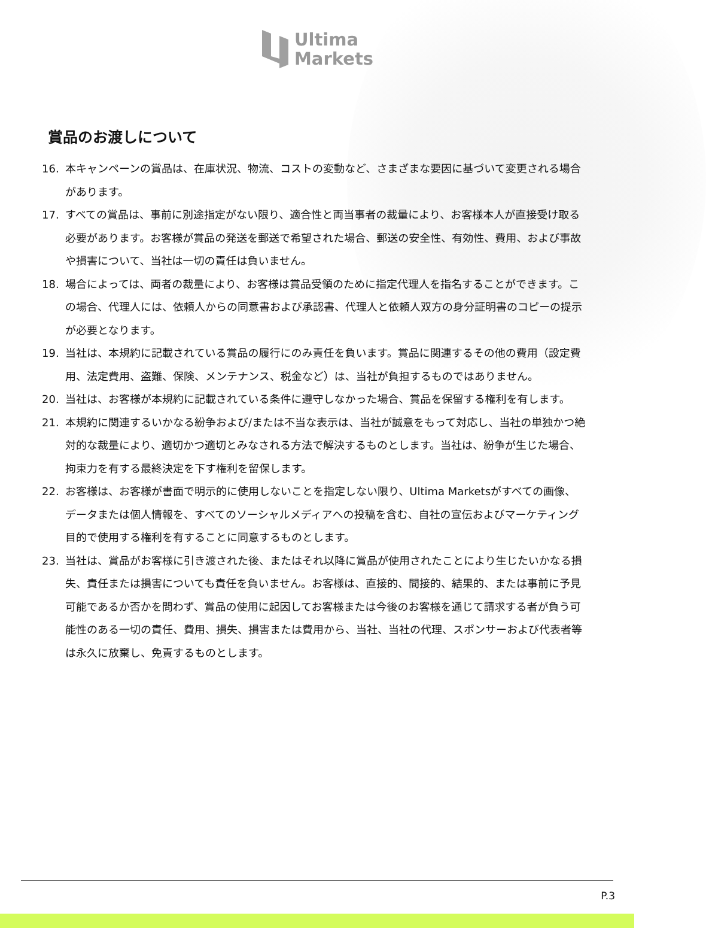Ultima
Markets
賞品のお渡しについて
16. 本キャンペーンの賞品は、在庫状況、物流、コストの変動など、さまざまな要因に基づいて変更される場合があります。
17. すべての賞品は、事前に別途指定がない限り、適合性と両当事者の裁量により、お客様本人が直接受け取る必要があります。お客様が賞品の発送を郵送で希望された場合、郵送の安全性、有効性、費用、および事故や損害について、当社は一切の責任は負いません。
18. 場合によっては、両者の裁量により、お客様は賞品受領のために指定代理人を指名することができます。この場合、代理人には、依頼人からの同意書および承認書、代理人と依頼人双方の身分証明書のコピーの提示が必要となります。
19. 当社は、本規約に記載されている賞品の履行にのみ責任を負います。賞品に関連するその他の費用（設定費用、法定費用、盗難、保険、メンテナンス、税金など）は、当社が負担するものではありません。
20. 当社は、お客様が本規約に記載されている条件に遵守しなかった場合、賞品を保留する権利を有します。
21. 本規約に関連するいかなる紛争および/または不当な表示は、当社が誠意をもって対応し、当社の単独かつ絶対的な裁量により、適切かつ適切とみなされる方法で解決するものとします。当社は、紛争が生じた場合、拘束力を有する最終決定を下す権利を留保します。
22. お客様は、お客様が書面で明示的に使用しないことを指定しない限り、Ultima Marketsがすべての画像、データまたは個人情報を、すべてのソーシャルメディアへの投稿を含む、自社の宣伝およびマーケティング目的で使用する権利を有することに同意するものとします。
23. 当社は、賞品がお客様に引き渡された後、またはそれ以降に賞品が使用されたことにより生じたいかなる損失、責任または損害についても責任を負いません。お客様は、直接的、間接的、結果的、または事前に予見可能であるか否かを問わず、賞品の使用に起因してお客様または今後のお客様を通じて請求する者が負う可能性のある一切の責任、費用、損失、損害または費用から、当社、当社の代理、スポンサーおよび代表者等は永久に放棄し、免責するものとします。
P.3